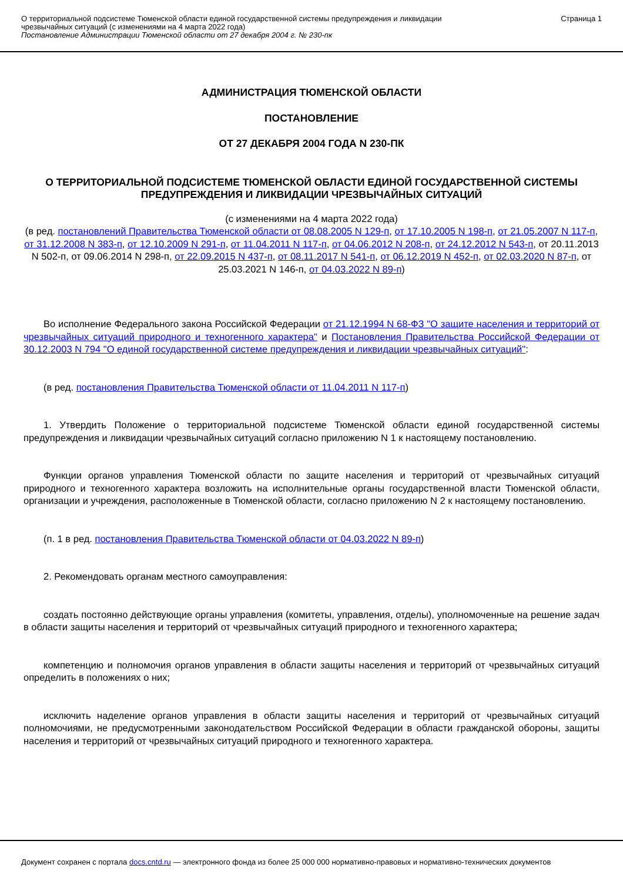О территориальной подсистеме Тюменской области единой государственной системы предупреждения и ликвидации
чрезвычайных ситуаций (с изменениями на 4 марта 2022 года)
Постановление Администрации Тюменской области от 27 декабря 2004 г. № 230-пк
Страница 1
АДМИНИСТРАЦИЯ ТЮМЕНСКОЙ ОБЛАСТИ
ПОСТАНОВЛЕНИЕ
ОТ 27 ДЕКАБРЯ 2004 ГОДА N 230-ПК
О ТЕРРИТОРИАЛЬНОЙ ПОДСИСТЕМЕ ТЮМЕНСКОЙ ОБЛАСТИ ЕДИНОЙ ГОСУДАРСТВЕННОЙ СИСТЕМЫ ПРЕДУПРЕЖДЕНИЯ И ЛИКВИДАЦИИ ЧРЕЗВЫЧАЙНЫХ СИТУАЦИЙ
(с изменениями на 4 марта 2022 года)
(в ред. постановлений Правительства Тюменской области от 08.08.2005 N 129-п, от 17.10.2005 N 198-п, от 21.05.2007 N 117-п, от 31.12.2008 N 383-п, от 12.10.2009 N 291-п, от 11.04.2011 N 117-п, от 04.06.2012 N 208-п, от 24.12.2012 N 543-п, от 20.11.2013 N 502-п, от 09.06.2014 N 298-п, от 22.09.2015 N 437-п, от 08.11.2017 N 541-п, от 06.12.2019 N 452-п, от 02.03.2020 N 87-п, от 25.03.2021 N 146-п, от 04.03.2022 N 89-п)
Во исполнение Федерального закона Российской Федерации от 21.12.1994 N 68-ФЗ "О защите населения и территорий от чрезвычайных ситуаций природного и техногенного характера" и Постановления Правительства Российской Федерации от 30.12.2003 N 794 "О единой государственной системе предупреждения и ликвидации чрезвычайных ситуаций":
(в ред. постановления Правительства Тюменской области от 11.04.2011 N 117-п)
1. Утвердить Положение о территориальной подсистеме Тюменской области единой государственной системы предупреждения и ликвидации чрезвычайных ситуаций согласно приложению N 1 к настоящему постановлению.
Функции органов управления Тюменской области по защите населения и территорий от чрезвычайных ситуаций природного и техногенного характера возложить на исполнительные органы государственной власти Тюменской области, организации и учреждения, расположенные в Тюменской области, согласно приложению N 2 к настоящему постановлению.
(п. 1 в ред. постановления Правительства Тюменской области от 04.03.2022 N 89-п)
2. Рекомендовать органам местного самоуправления:
создать постоянно действующие органы управления (комитеты, управления, отделы), уполномоченные на решение задач в области защиты населения и территорий от чрезвычайных ситуаций природного и техногенного характера;
компетенцию и полномочия органов управления в области защиты населения и территорий от чрезвычайных ситуаций определить в положениях о них;
исключить наделение органов управления в области защиты населения и территорий от чрезвычайных ситуаций полномочиями, не предусмотренными законодательством Российской Федерации в области гражданской обороны, защиты населения и территорий от чрезвычайных ситуаций природного и техногенного характера.
Документ сохранен с портала docs.cntd.ru — электронного фонда из более 25 000 000 нормативно-правовых и нормативно-технических документов